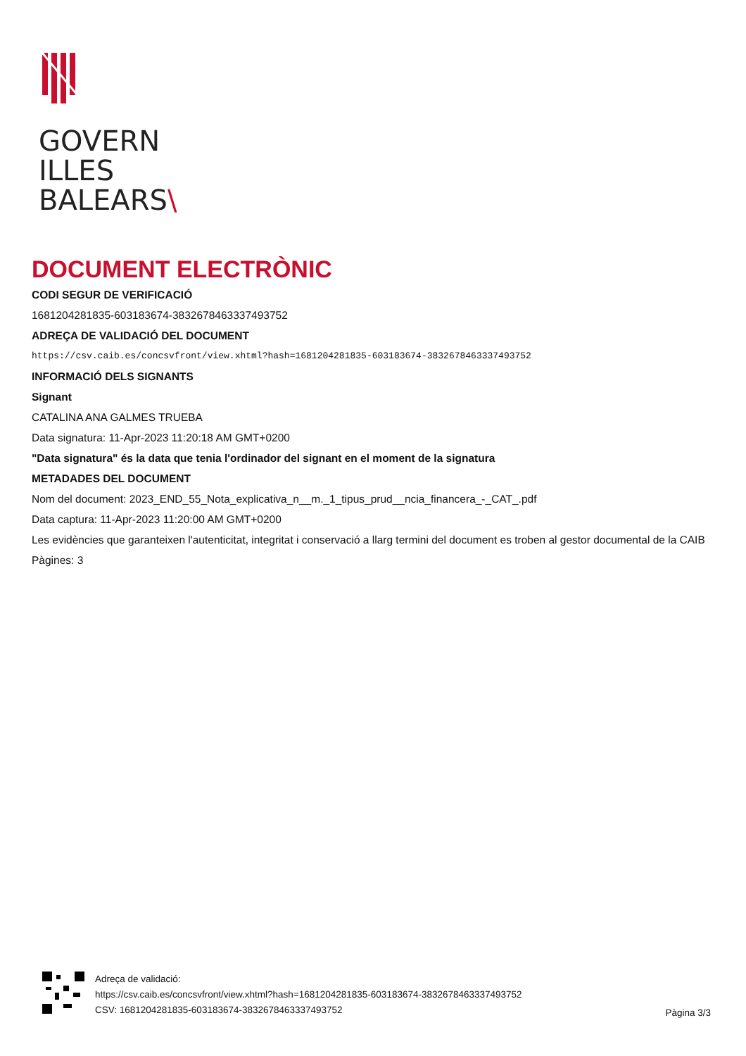GOVERN
ILLES
BALEARS\
DOCUMENT ELECTRÒNIC
CODI SEGUR DE VERIFICACIÓ
1681204281835-603183674-3832678463337493752
ADREÇA DE VALIDACIÓ DEL DOCUMENT
https://csv.caib.es/concsvfront/view.xhtml?hash=1681204281835-603183674-3832678463337493752
INFORMACIÓ DELS SIGNANTS
Signant
CATALINA ANA GALMES TRUEBA
Data signatura: 11-Apr-2023 11:20:18 AM GMT+0200
"Data signatura" és la data que tenia l'ordinador del signant en el moment de la signatura
METADADES DEL DOCUMENT
Nom del document: 2023_END_55_Nota_explicativa_n__m._1_tipus_prud__ncia_financera_-_CAT_.pdf
Data captura: 11-Apr-2023 11:20:00 AM GMT+0200
Les evidències que garanteixen l'autenticitat, integritat i conservació a llarg termini del document es troben al gestor documental de la CAIB
Pàgines: 3
Adreça de validació:
https://csv.caib.es/concsvfront/view.xhtml?hash=1681204281835-603183674-3832678463337493752
CSV: 1681204281835-603183674-3832678463337493752
Pàgina 3/3